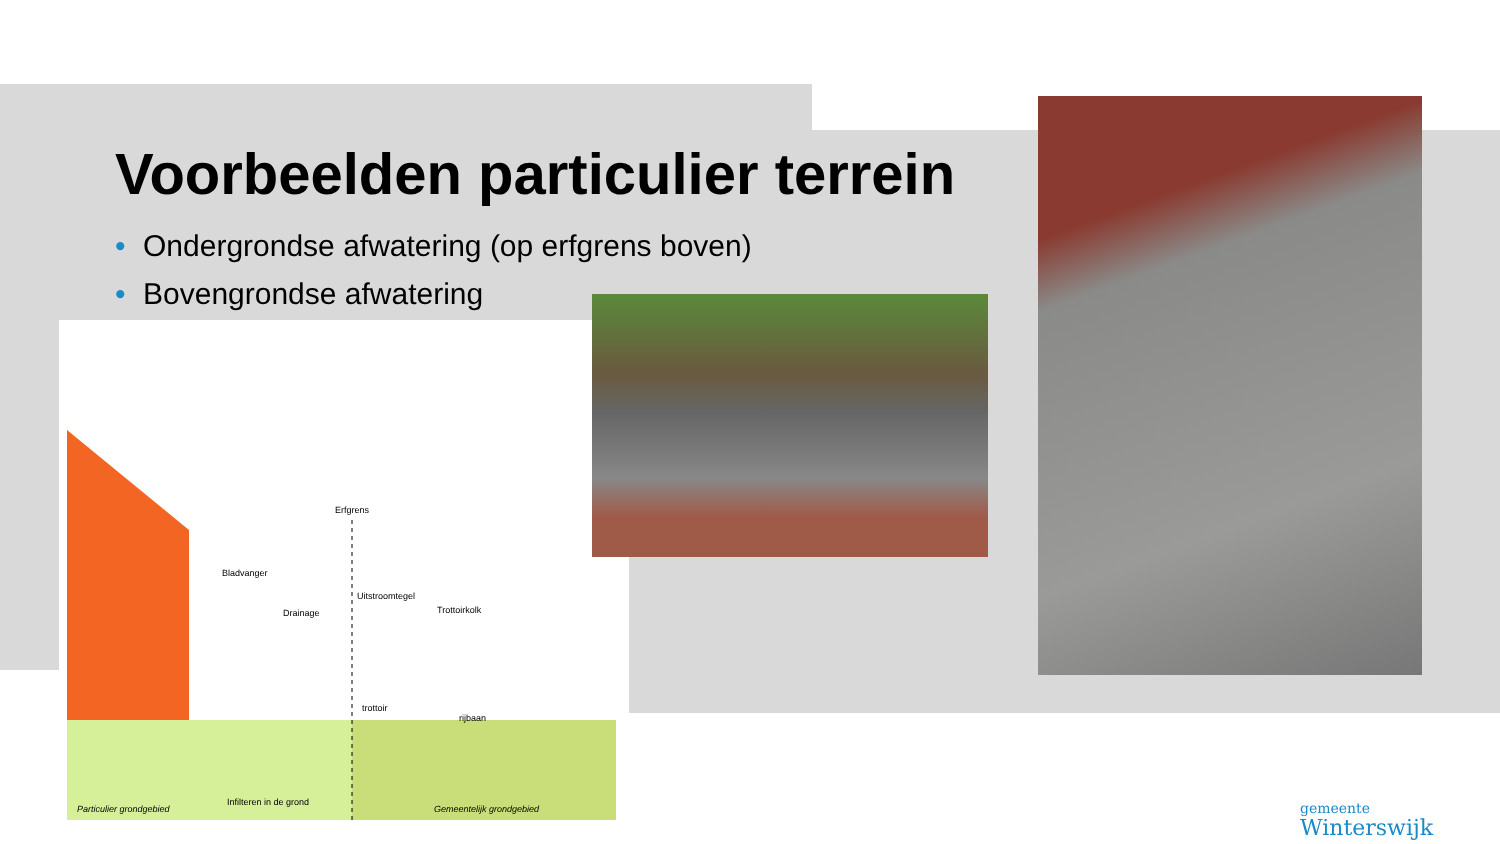Voorbeelden particulier terrein
• Ondergrondse afwatering (op erfgrens boven)
• Bovengrondse afwatering
Erfgrens
Bladvanger
Drainage
Uitstroomtegel
Trottoirkolk
trottoir
rijbaan
Infilteren in de grond
Particulier grondgebied Gemeentelijk grondgebied
gemeente
Winterswijk